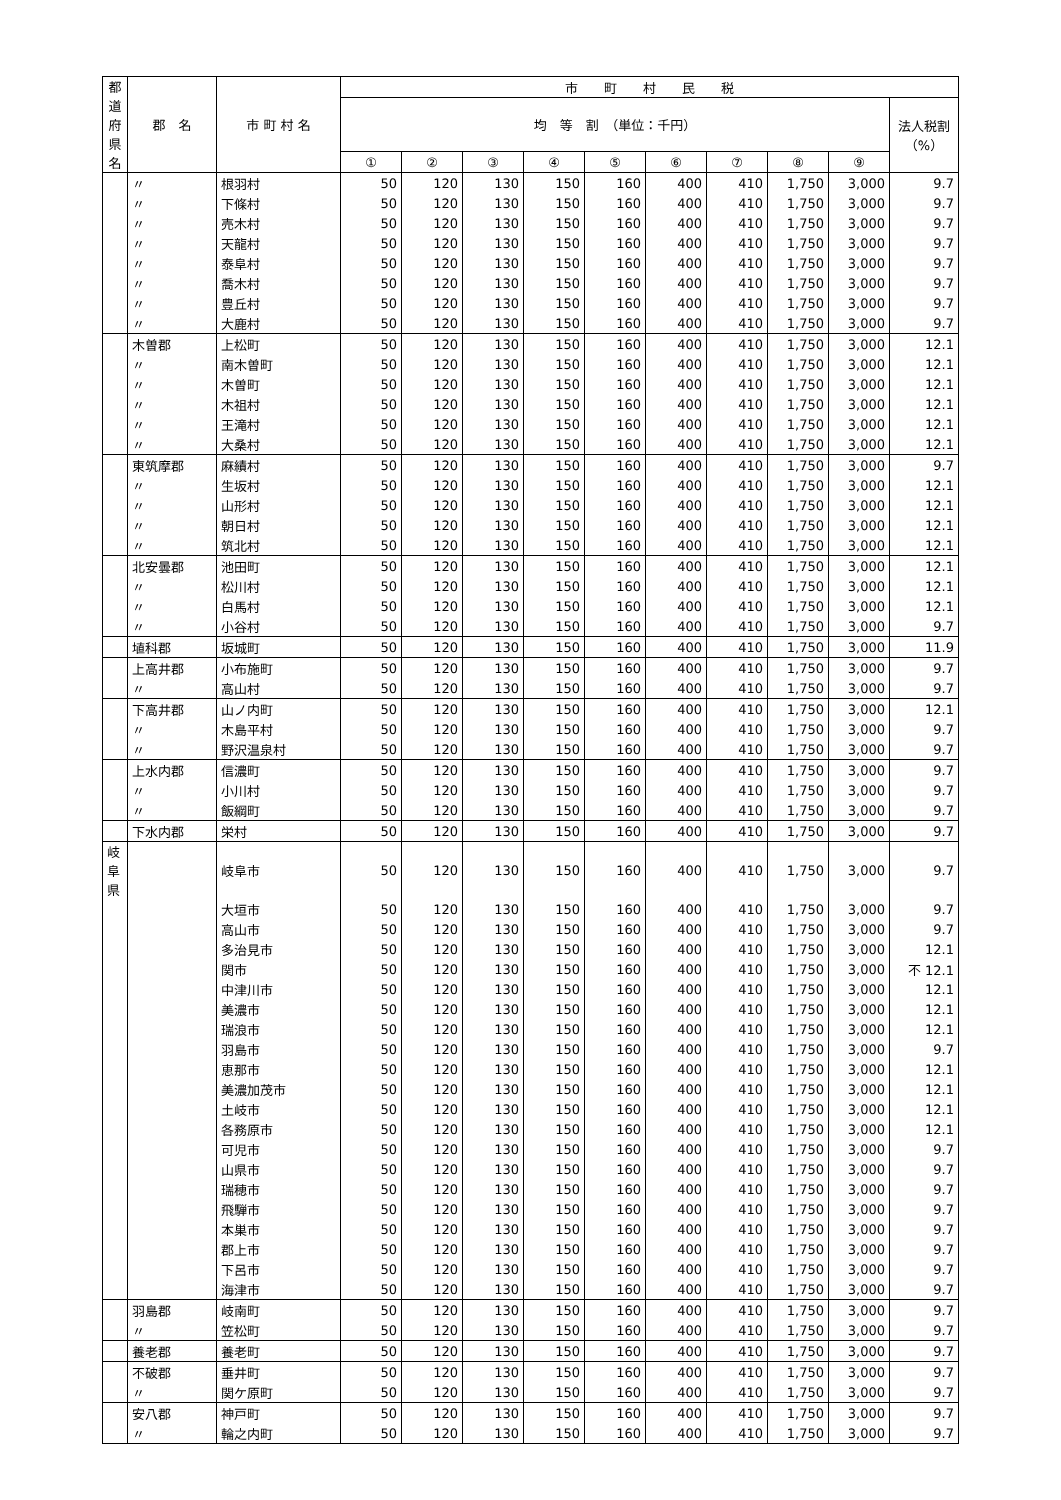| 都道府県名 | 郡 名 | 市 町 村 名 | 市 町 村 民 税 | | | | | | | | | |
| --- | --- | --- | --- | --- | --- | --- | --- | --- | --- | --- | --- | --- |
| | | | 均 等 割 （単位：千円） | | | | | | | | | 法人税割（%） |
| | | | ① | ② | ③ | ④ | ⑤ | ⑥ | ⑦ | ⑧ | ⑨ | |
| | 〃 | 根羽村 | 50 | 120 | 130 | 150 | 160 | 400 | 410 | 1,750 | 3,000 | 9.7 |
| | 〃 | 下條村 | 50 | 120 | 130 | 150 | 160 | 400 | 410 | 1,750 | 3,000 | 9.7 |
| | 〃 | 売木村 | 50 | 120 | 130 | 150 | 160 | 400 | 410 | 1,750 | 3,000 | 9.7 |
| | 〃 | 天龍村 | 50 | 120 | 130 | 150 | 160 | 400 | 410 | 1,750 | 3,000 | 9.7 |
| | 〃 | 泰阜村 | 50 | 120 | 130 | 150 | 160 | 400 | 410 | 1,750 | 3,000 | 9.7 |
| | 〃 | 喬木村 | 50 | 120 | 130 | 150 | 160 | 400 | 410 | 1,750 | 3,000 | 9.7 |
| | 〃 | 豊丘村 | 50 | 120 | 130 | 150 | 160 | 400 | 410 | 1,750 | 3,000 | 9.7 |
| | 〃 | 大鹿村 | 50 | 120 | 130 | 150 | 160 | 400 | 410 | 1,750 | 3,000 | 9.7 |
| | 木曽郡 | 上松町 | 50 | 120 | 130 | 150 | 160 | 400 | 410 | 1,750 | 3,000 | 12.1 |
| | 〃 | 南木曽町 | 50 | 120 | 130 | 150 | 160 | 400 | 410 | 1,750 | 3,000 | 12.1 |
| | 〃 | 木曽町 | 50 | 120 | 130 | 150 | 160 | 400 | 410 | 1,750 | 3,000 | 12.1 |
| | 〃 | 木祖村 | 50 | 120 | 130 | 150 | 160 | 400 | 410 | 1,750 | 3,000 | 12.1 |
| | 〃 | 王滝村 | 50 | 120 | 130 | 150 | 160 | 400 | 410 | 1,750 | 3,000 | 12.1 |
| | 〃 | 大桑村 | 50 | 120 | 130 | 150 | 160 | 400 | 410 | 1,750 | 3,000 | 12.1 |
| | 東筑摩郡 | 麻績村 | 50 | 120 | 130 | 150 | 160 | 400 | 410 | 1,750 | 3,000 | 9.7 |
| | 〃 | 生坂村 | 50 | 120 | 130 | 150 | 160 | 400 | 410 | 1,750 | 3,000 | 12.1 |
| | 〃 | 山形村 | 50 | 120 | 130 | 150 | 160 | 400 | 410 | 1,750 | 3,000 | 12.1 |
| | 〃 | 朝日村 | 50 | 120 | 130 | 150 | 160 | 400 | 410 | 1,750 | 3,000 | 12.1 |
| | 〃 | 筑北村 | 50 | 120 | 130 | 150 | 160 | 400 | 410 | 1,750 | 3,000 | 12.1 |
| | 北安曇郡 | 池田町 | 50 | 120 | 130 | 150 | 160 | 400 | 410 | 1,750 | 3,000 | 12.1 |
| | 〃 | 松川村 | 50 | 120 | 130 | 150 | 160 | 400 | 410 | 1,750 | 3,000 | 12.1 |
| | 〃 | 白馬村 | 50 | 120 | 130 | 150 | 160 | 400 | 410 | 1,750 | 3,000 | 12.1 |
| | 〃 | 小谷村 | 50 | 120 | 130 | 150 | 160 | 400 | 410 | 1,750 | 3,000 | 9.7 |
| | 埴科郡 | 坂城町 | 50 | 120 | 130 | 150 | 160 | 400 | 410 | 1,750 | 3,000 | 11.9 |
| | 上高井郡 | 小布施町 | 50 | 120 | 130 | 150 | 160 | 400 | 410 | 1,750 | 3,000 | 9.7 |
| | 〃 | 高山村 | 50 | 120 | 130 | 150 | 160 | 400 | 410 | 1,750 | 3,000 | 9.7 |
| | 下高井郡 | 山ノ内町 | 50 | 120 | 130 | 150 | 160 | 400 | 410 | 1,750 | 3,000 | 12.1 |
| | 〃 | 木島平村 | 50 | 120 | 130 | 150 | 160 | 400 | 410 | 1,750 | 3,000 | 9.7 |
| | 〃 | 野沢温泉村 | 50 | 120 | 130 | 150 | 160 | 400 | 410 | 1,750 | 3,000 | 9.7 |
| | 上水内郡 | 信濃町 | 50 | 120 | 130 | 150 | 160 | 400 | 410 | 1,750 | 3,000 | 9.7 |
| | 〃 | 小川村 | 50 | 120 | 130 | 150 | 160 | 400 | 410 | 1,750 | 3,000 | 9.7 |
| | 〃 | 飯綱町 | 50 | 120 | 130 | 150 | 160 | 400 | 410 | 1,750 | 3,000 | 9.7 |
| | 下水内郡 | 栄村 | 50 | 120 | 130 | 150 | 160 | 400 | 410 | 1,750 | 3,000 | 9.7 |
| 岐阜県 | | 岐阜市 | 50 | 120 | 130 | 150 | 160 | 400 | 410 | 1,750 | 3,000 | 9.7 |
| | | 大垣市 | 50 | 120 | 130 | 150 | 160 | 400 | 410 | 1,750 | 3,000 | 9.7 |
| | | 高山市 | 50 | 120 | 130 | 150 | 160 | 400 | 410 | 1,750 | 3,000 | 9.7 |
| | | 多治見市 | 50 | 120 | 130 | 150 | 160 | 400 | 410 | 1,750 | 3,000 | 12.1 |
| | | 関市 | 50 | 120 | 130 | 150 | 160 | 400 | 410 | 1,750 | 3,000 | 不 12.1 |
| | | 中津川市 | 50 | 120 | 130 | 150 | 160 | 400 | 410 | 1,750 | 3,000 | 12.1 |
| | | 美濃市 | 50 | 120 | 130 | 150 | 160 | 400 | 410 | 1,750 | 3,000 | 12.1 |
| | | 瑞浪市 | 50 | 120 | 130 | 150 | 160 | 400 | 410 | 1,750 | 3,000 | 12.1 |
| | | 羽島市 | 50 | 120 | 130 | 150 | 160 | 400 | 410 | 1,750 | 3,000 | 9.7 |
| | | 恵那市 | 50 | 120 | 130 | 150 | 160 | 400 | 410 | 1,750 | 3,000 | 12.1 |
| | | 美濃加茂市 | 50 | 120 | 130 | 150 | 160 | 400 | 410 | 1,750 | 3,000 | 12.1 |
| | | 土岐市 | 50 | 120 | 130 | 150 | 160 | 400 | 410 | 1,750 | 3,000 | 12.1 |
| | | 各務原市 | 50 | 120 | 130 | 150 | 160 | 400 | 410 | 1,750 | 3,000 | 12.1 |
| | | 可児市 | 50 | 120 | 130 | 150 | 160 | 400 | 410 | 1,750 | 3,000 | 9.7 |
| | | 山県市 | 50 | 120 | 130 | 150 | 160 | 400 | 410 | 1,750 | 3,000 | 9.7 |
| | | 瑞穂市 | 50 | 120 | 130 | 150 | 160 | 400 | 410 | 1,750 | 3,000 | 9.7 |
| | | 飛騨市 | 50 | 120 | 130 | 150 | 160 | 400 | 410 | 1,750 | 3,000 | 9.7 |
| | | 本巣市 | 50 | 120 | 130 | 150 | 160 | 400 | 410 | 1,750 | 3,000 | 9.7 |
| | | 郡上市 | 50 | 120 | 130 | 150 | 160 | 400 | 410 | 1,750 | 3,000 | 9.7 |
| | | 下呂市 | 50 | 120 | 130 | 150 | 160 | 400 | 410 | 1,750 | 3,000 | 9.7 |
| | | 海津市 | 50 | 120 | 130 | 150 | 160 | 400 | 410 | 1,750 | 3,000 | 9.7 |
| | 羽島郡 | 岐南町 | 50 | 120 | 130 | 150 | 160 | 400 | 410 | 1,750 | 3,000 | 9.7 |
| | 〃 | 笠松町 | 50 | 120 | 130 | 150 | 160 | 400 | 410 | 1,750 | 3,000 | 9.7 |
| | 養老郡 | 養老町 | 50 | 120 | 130 | 150 | 160 | 400 | 410 | 1,750 | 3,000 | 9.7 |
| | 不破郡 | 垂井町 | 50 | 120 | 130 | 150 | 160 | 400 | 410 | 1,750 | 3,000 | 9.7 |
| | 〃 | 関ケ原町 | 50 | 120 | 130 | 150 | 160 | 400 | 410 | 1,750 | 3,000 | 9.7 |
| | 安八郡 | 神戸町 | 50 | 120 | 130 | 150 | 160 | 400 | 410 | 1,750 | 3,000 | 9.7 |
| | 〃 | 輪之内町 | 50 | 120 | 130 | 150 | 160 | 400 | 410 | 1,750 | 3,000 | 9.7 |